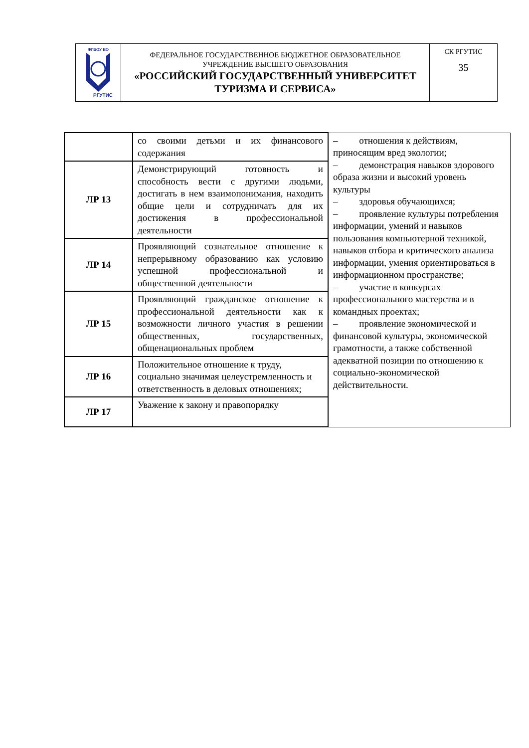| ФГБОУ ВО РГУТИС | ФЕДЕРАЛЬНОЕ ГОСУДАРСТВЕННОЕ БЮДЖЕТНОЕ ОБРАЗОВАТЕЛЬНОЕ УЧРЕЖДЕНИЕ ВЫСШЕГО ОБРАЗОВАНИЯ «РОССИЙСКИЙ ГОСУДАРСТВЕННЫЙ УНИВЕРСИТЕТ ТУРИЗМА И СЕРВИСА» | СК РГУТИС 35 |
| | со своими детьми и их финансового содержания | – отношения к действиям, приносящим вред экологии; – демонстрация навыков здорового образа жизни и высокий уровень культуры – здоровья обучающихся; – проявление культуры потребления информации, умений и навыков пользования компьютерной техникой, навыков отбора и критического анализа информации, умения ориентироваться в информационном пространстве; – участие в конкурсах профессионального мастерства и в командных проектах; – проявление экономической и финансовой культуры, экономической грамотности, а также собственной адекватной позиции по отношению к социально-экономической действительности. |
| ЛР 13 | Демонстрирующий готовность и способность вести с другими людьми, достигать в нем взаимопонимания, находить общие цели и сотрудничать для их достижения в профессиональной деятельности | |
| ЛР 14 | Проявляющий сознательное отношение к непрерывному образованию как условию успешной профессиональной и общественной деятельности | |
| ЛР 15 | Проявляющий гражданское отношение к профессиональной деятельности как к возможности личного участия в решении общественных, государственных, общенациональных проблем | |
| ЛР 16 | Положительное отношение к труду, социально значимая целеустремленность и ответственность в деловых отношениях; | |
| ЛР 17 | Уважение к закону и правопорядку | |